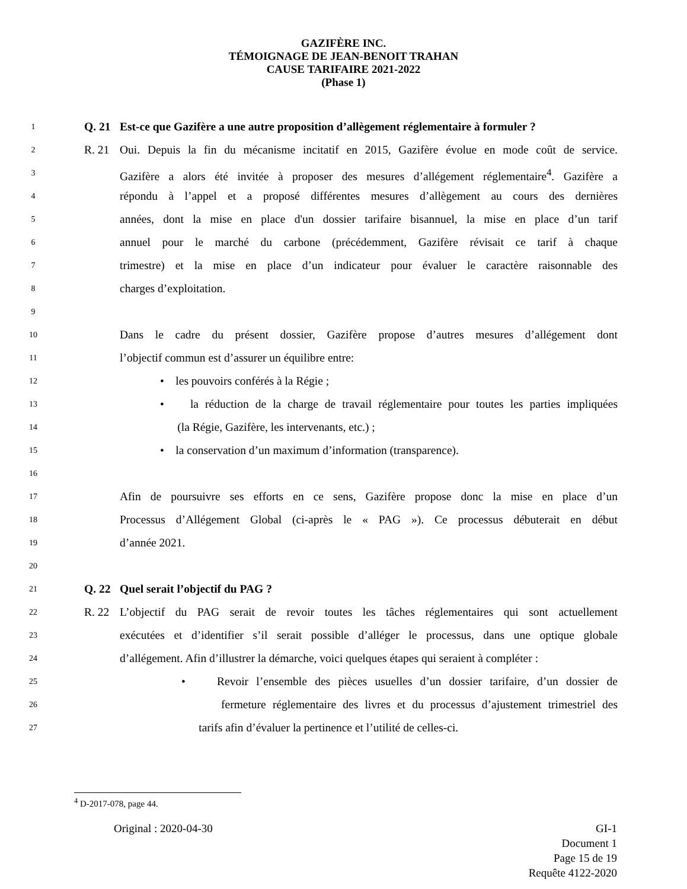GAZIFÈRE INC.
TÉMOIGNAGE DE JEAN-BENOIT TRAHAN
CAUSE TARIFAIRE 2021-2022
(Phase 1)
1 Q. 21 Est-ce que Gazifère a une autre proposition d’allègement réglementaire à formuler ?
2 R. 21 Oui. Depuis la fin du mécanisme incitatif en 2015, Gazifère évolue en mode coût de service.
3 Gazifère a alors été invitée à proposer des mesures d’allégement réglementaire<sup>4</sup>. Gazifère a
4 répondu à l’appel et a proposé différentes mesures d’allègement au cours des dernières
5 années, dont la mise en place d'un dossier tarifaire bisannuel, la mise en place d’un tarif
6 annuel pour le marché du carbone (précédemment, Gazifère révisait ce tarif à chaque
7 trimestre) et la mise en place d’un indicateur pour évaluer le caractère raisonnable des
8 charges d’exploitation.
9
10 Dans le cadre du présent dossier, Gazifère propose d’autres mesures d’allégement dont
11 l’objectif commun est d’assurer un équilibre entre:
12 • les pouvoirs conférés à la Régie ;
13 • la réduction de la charge de travail réglementaire pour toutes les parties impliquées
14 (la Régie, Gazifère, les intervenants, etc.) ;
15 • la conservation d’un maximum d’information (transparence).
16
17 Afin de poursuivre ses efforts en ce sens, Gazifère propose donc la mise en place d’un
18 Processus d’Allégement Global (ci-après le « PAG »). Ce processus débuterait en début
19 d’année 2021.
20
21 Q. 22 Quel serait l’objectif du PAG ?
22 R. 22 L’objectif du PAG serait de revoir toutes les tâches réglementaires qui sont actuellement
23 exécutées et d’identifier s’il serait possible d’alléger le processus, dans une optique globale
24 d’allégement. Afin d’illustrer la démarche, voici quelques étapes qui seraient à compléter :
25 • Revoir l’ensemble des pièces usuelles d’un dossier tarifaire, d’un dossier de
26 fermeture réglementaire des livres et du processus d’ajustement trimestriel des
27 tarifs afin d’évaluer la pertinence et l’utilité de celles-ci.
<sup>4</sup> D-2017-078, page 44.
Original : 2020-04-30 GI-1
Document 1
Page 15 de 19
Requête 4122-2020